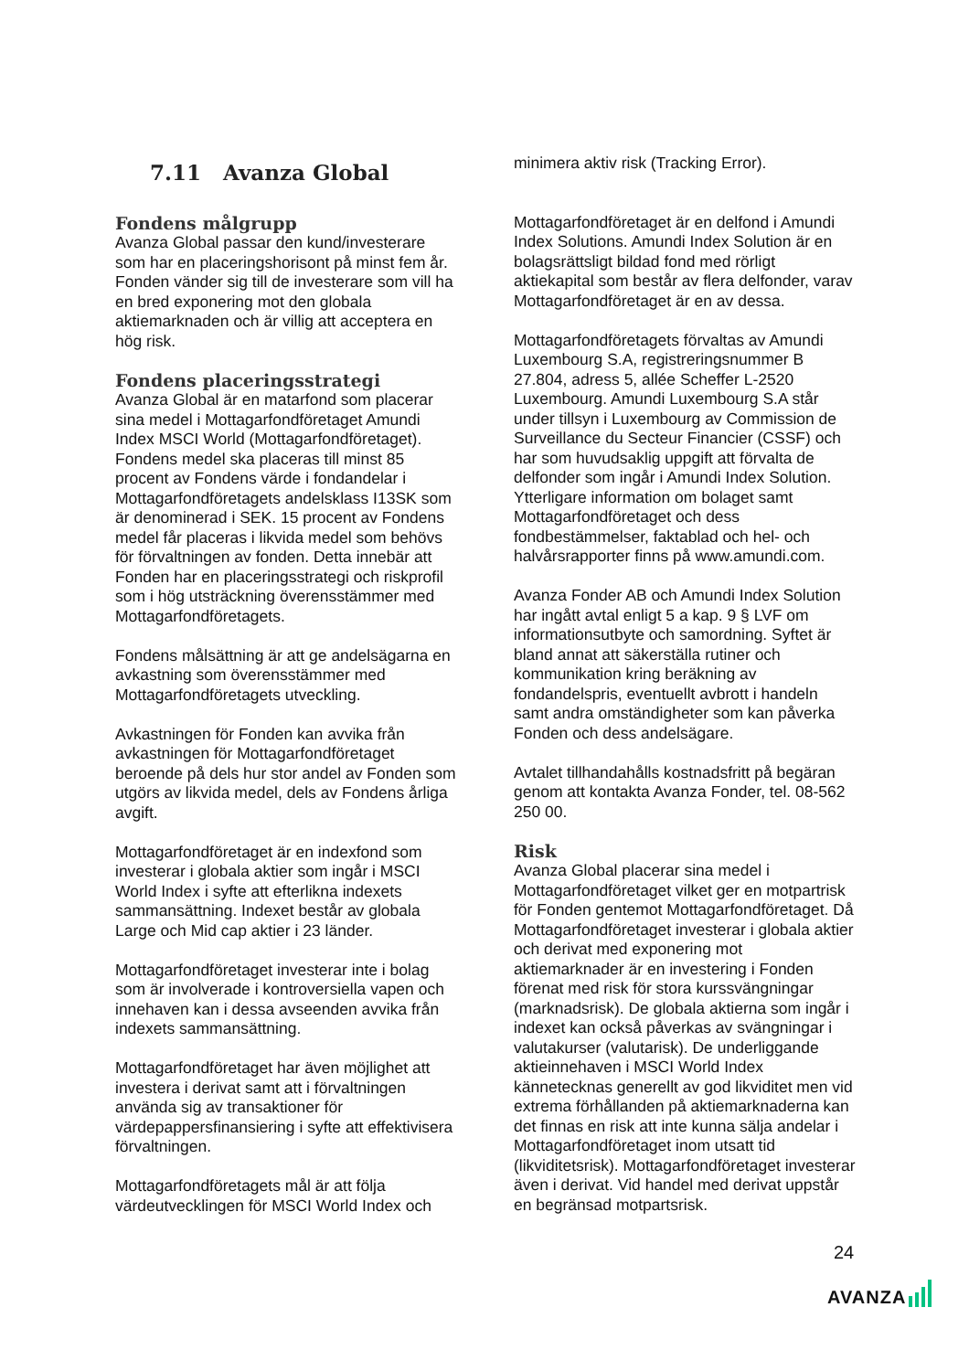7.11 Avanza Global
Fondens målgrupp
Avanza Global passar den kund/investerare som har en placeringshorisont på minst fem år. Fonden vänder sig till de investerare som vill ha en bred exponering mot den globala aktiemarknaden och är villig att acceptera en hög risk.
Fondens placeringsstrategi
Avanza Global är en matarfond som placerar sina medel i Mottagarfondföretaget Amundi Index MSCI World (Mottagarfondföretaget). Fondens medel ska placeras till minst 85 procent av Fondens värde i fondandelar i Mottagarfondföretagets andelsklass I13SK som är denominerad i SEK. 15 procent av Fondens medel får placeras i likvida medel som behövs för förvaltningen av fonden. Detta innebär att Fonden har en placeringsstrategi och riskprofil som i hög utsträckning överensstämmer med Mottagarfondföretagets.
Fondens målsättning är att ge andelsägarna en avkastning som överensstämmer med Mottagarfondföretagets utveckling.
Avkastningen för Fonden kan avvika från avkastningen för Mottagarfondföretaget beroende på dels hur stor andel av Fonden som utgörs av likvida medel, dels av Fondens årliga avgift.
Mottagarfondföretaget är en indexfond som investerar i globala aktier som ingår i MSCI World Index i syfte att efterlikna indexets sammansättning. Indexet består av globala Large och Mid cap aktier i 23 länder.
Mottagarfondföretaget investerar inte i bolag som är involverade i kontroversiella vapen och innehaven kan i dessa avseenden avvika från indexets sammansättning.
Mottagarfondföretaget har även möjlighet att investera i derivat samt att i förvaltningen använda sig av transaktioner för värdepappersfinansiering i syfte att effektivisera förvaltningen.
Mottagarfondföretagets mål är att följa värdeutvecklingen för MSCI World Index och
minimera aktiv risk (Tracking Error).
Mottagarfondföretaget är en delfond i Amundi Index Solutions. Amundi Index Solution är en bolagsrättsligt bildad fond med rörligt aktiekapital som består av flera delfonder, varav Mottagarfondföretaget är en av dessa.
Mottagarfondföretagets förvaltas av Amundi Luxembourg S.A, registreringsnummer B 27.804, adress 5, allée Scheffer L-2520 Luxembourg. Amundi Luxembourg S.A står under tillsyn i Luxembourg av Commission de Surveillance du Secteur Financier (CSSF) och har som huvudsaklig uppgift att förvalta de delfonder som ingår i Amundi Index Solution. Ytterligare information om bolaget samt Mottagarfondföretaget och dess fondbestämmelser, faktablad och hel- och halvårsrapporter finns på www.amundi.com.
Avanza Fonder AB och Amundi Index Solution har ingått avtal enligt 5 a kap. 9 § LVF om informationsutbyte och samordning. Syftet är bland annat att säkerställa rutiner och kommunikation kring beräkning av fondandelspris, eventuellt avbrott i handeln samt andra omständigheter som kan påverka Fonden och dess andelsägare.
Avtalet tillhandahålls kostnadsfritt på begäran genom att kontakta Avanza Fonder, tel. 08-562 250 00.
Risk
Avanza Global placerar sina medel i Mottagarfondföretaget vilket ger en motpartrisk för Fonden gentemot Mottagarfondföretaget. Då Mottagarfondföretaget investerar i globala aktier och derivat med exponering mot aktiemarknader är en investering i Fonden förenat med risk för stora kurssvängningar (marknadsrisk). De globala aktierna som ingår i indexet kan också påverkas av svängningar i valutakurser (valutarisk). De underliggande aktieinnehaven i MSCI World Index kännetecknas generellt av god likviditet men vid extrema förhållanden på aktiemarknaderna kan det finnas en risk att inte kunna sälja andelar i Mottagarfondföretaget inom utsatt tid (likviditetsrisk). Mottagarfondföretaget investerar även i derivat. Vid handel med derivat uppstår en begränsad motpartsrisk.
24
AVANZA